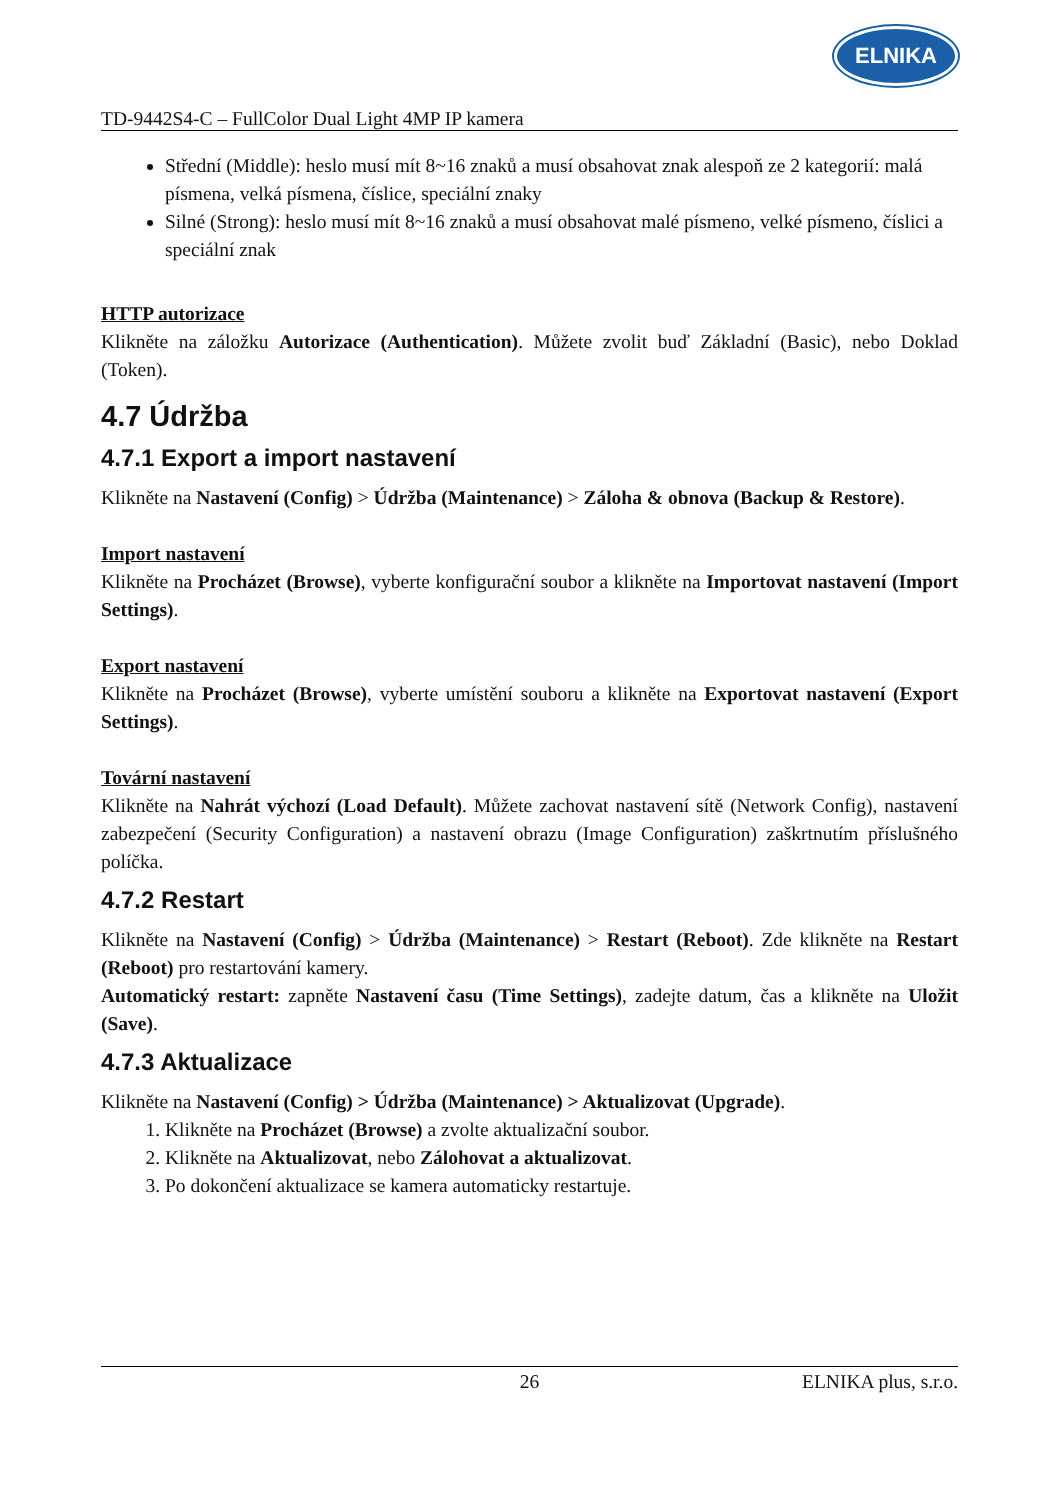TD-9442S4-C – FullColor Dual Light 4MP IP kamera
ELNIKA
Střední (Middle): heslo musí mít 8~16 znaků a musí obsahovat znak alespoň ze 2 kategorií: malá písmena, velká písmena, číslice, speciální znaky
Silné (Strong): heslo musí mít 8~16 znaků a musí obsahovat malé písmeno, velké písmeno, číslici a speciální znak
HTTP autorizace
Klikněte na záložku Autorizace (Authentication). Můžete zvolit buď Základní (Basic), nebo Doklad (Token).
4.7 Údržba
4.7.1 Export a import nastavení
Klikněte na Nastavení (Config) > Údržba (Maintenance) > Záloha & obnova (Backup & Restore).
Import nastavení
Klikněte na Procházet (Browse), vyberte konfigurační soubor a klikněte na Importovat nastavení (Import Settings).
Export nastavení
Klikněte na Procházet (Browse), vyberte umístění souboru a klikněte na Exportovat nastavení (Export Settings).
Tovární nastavení
Klikněte na Nahrát výchozí (Load Default). Můžete zachovat nastavení sítě (Network Config), nastavení zabezpečení (Security Configuration) a nastavení obrazu (Image Configuration) zaškrtnutím příslušného políčka.
4.7.2 Restart
Klikněte na Nastavení (Config) > Údržba (Maintenance) > Restart (Reboot). Zde klikněte na Restart (Reboot) pro restartování kamery.
Automatický restart: zapněte Nastavení času (Time Settings), zadejte datum, čas a klikněte na Uložit (Save).
4.7.3 Aktualizace
Klikněte na Nastavení (Config) > Údržba (Maintenance) > Aktualizovat (Upgrade).
1. Klikněte na Procházet (Browse) a zvolte aktualizační soubor.
2. Klikněte na Aktualizovat, nebo Zálohovat a aktualizovat.
3. Po dokončení aktualizace se kamera automaticky restartuje.
26 ELNIKA plus, s.r.o.